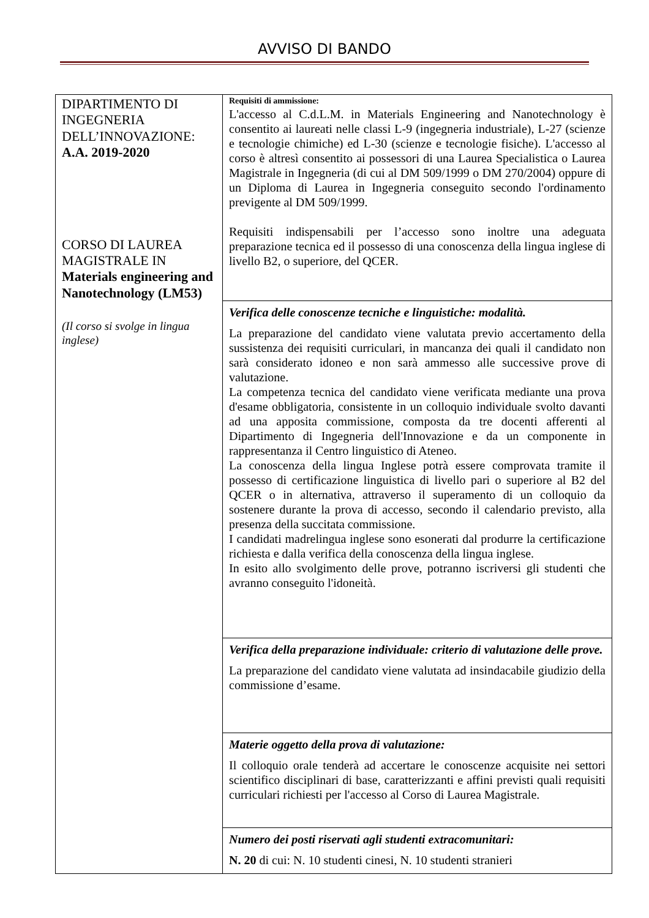AVVISO DI BANDO
| DIPARTIMENTO DI INGEGNERIA DELL’INNOVAZIONE: A.A. 2019-2020 CORSO DI LAUREA MAGISTRALE IN Materials engineering and Nanotechnology (LM53) (Il corso si svolge in lingua inglese) | Requisiti di ammissione: L'accesso al C.d.L.M. in Materials Engineering and Nanotechnology è consentito ai laureati nelle classi L-9 (ingegneria industriale), L-27 (scienze e tecnologie chimiche) ed L-30 (scienze e tecnologie fisiche). L'accesso al corso è altresì consentito ai possessori di una Laurea Specialistica o Laurea Magistrale in Ingegneria (di cui al DM 509/1999 o DM 270/2004) oppure di un Diploma di Laurea in Ingegneria conseguito secondo l'ordinamento previgente al DM 509/1999. Requisiti indispensabili per l’accesso sono inoltre una adeguata preparazione tecnica ed il possesso di una conoscenza della lingua inglese di livello B2, o superiore, del QCER. |
| | Verifica delle conoscenze tecniche e linguistiche: modalità. La preparazione del candidato viene valutata previo accertamento della sussistenza dei requisiti curriculari, in mancanza dei quali il candidato non sarà considerato idoneo e non sarà ammesso alle successive prove di valutazione. La competenza tecnica del candidato viene verificata mediante una prova d'esame obbligatoria, consistente in un colloquio individuale svolto davanti ad una apposita commissione, composta da tre docenti afferenti al Dipartimento di Ingegneria dell'Innovazione e da un componente in rappresentanza il Centro linguistico di Ateneo. La conoscenza della lingua Inglese potrà essere comprovata tramite il possesso di certificazione linguistica di livello pari o superiore al B2 del QCER o in alternativa, attraverso il superamento di un colloquio da sostenere durante la prova di accesso, secondo il calendario previsto, alla presenza della succitata commissione. I candidati madrelingua inglese sono esonerati dal produrre la certificazione richiesta e dalla verifica della conoscenza della lingua inglese. In esito allo svolgimento delle prove, potranno iscriversi gli studenti che avranno conseguito l'idoneità. |
| | Verifica della preparazione individuale: criterio di valutazione delle prove. La preparazione del candidato viene valutata ad insindacabile giudizio della commissione d’esame. |
| | Materie oggetto della prova di valutazione: Il colloquio orale tenderà ad accertare le conoscenze acquisite nei settori scientifico disciplinari di base, caratterizzanti e affini previsti quali requisiti curriculari richiesti per l'accesso al Corso di Laurea Magistrale. |
| | Numero dei posti riservati agli studenti extracomunitari: N. 20 di cui: N. 10 studenti cinesi, N. 10 studenti stranieri |